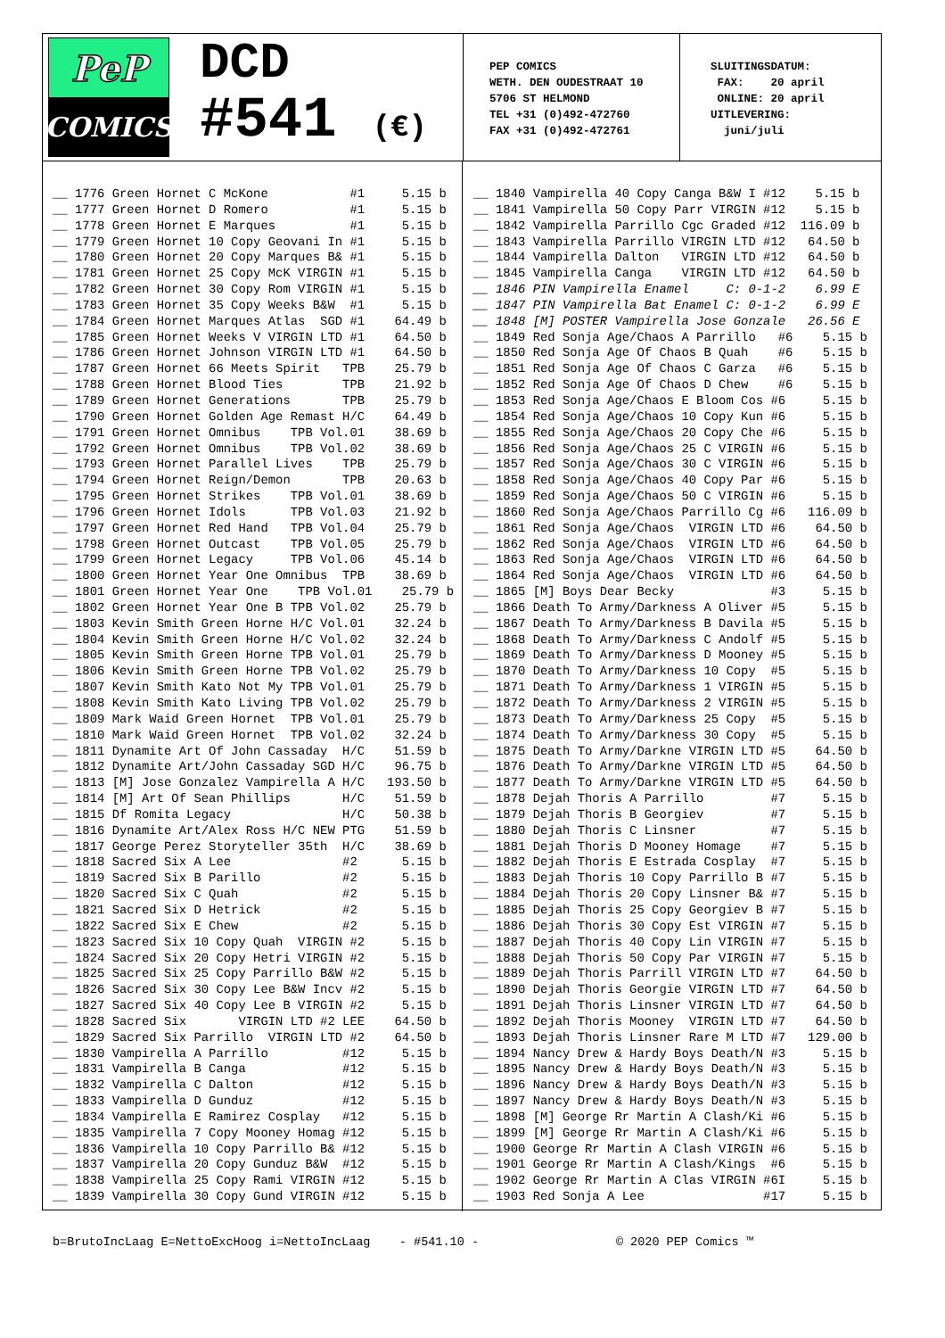PeP
COMICS
DCD
#541 (€)
PEP COMICS WETH. DEN OUDESTRAAT 10 5706 ST HELMOND TEL +31 (0)492-472760 FAX +31 (0)492-472761
SLUITINGSDATUM: FAX: 20 april ONLINE: 20 april UITLEVERING: juni/juli
__ 1776 Green Hornet C McKone #1 5.15 b __ 1777 Green Hornet D Romero #1 5.15 b __ 1778 Green Hornet E Marques #1 5.15 b __ 1779 Green Hornet 10 Copy Geovani In #1 5.15 b __ 1780 Green Hornet 20 Copy Marques B& #1 5.15 b __ 1781 Green Hornet 25 Copy McK VIRGIN #1 5.15 b __ 1782 Green Hornet 30 Copy Rom VIRGIN #1 5.15 b __ 1783 Green Hornet 35 Copy Weeks B&W #1 5.15 b __ 1784 Green Hornet Marques Atlas SGD #1 64.49 b __ 1785 Green Hornet Weeks V VIRGIN LTD #1 64.50 b __ 1786 Green Hornet Johnson VIRGIN LTD #1 64.50 b __ 1787 Green Hornet 66 Meets Spirit TPB 25.79 b __ 1788 Green Hornet Blood Ties TPB 21.92 b __ 1789 Green Hornet Generations TPB 25.79 b __ 1790 Green Hornet Golden Age Remast H/C 64.49 b __ 1791 Green Hornet Omnibus TPB Vol.01 38.69 b __ 1792 Green Hornet Omnibus TPB Vol.02 38.69 b __ 1793 Green Hornet Parallel Lives TPB 25.79 b __ 1794 Green Hornet Reign/Demon TPB 20.63 b __ 1795 Green Hornet Strikes TPB Vol.01 38.69 b __ 1796 Green Hornet Idols TPB Vol.03 21.92 b __ 1797 Green Hornet Red Hand TPB Vol.04 25.79 b __ 1798 Green Hornet Outcast TPB Vol.05 25.79 b __ 1799 Green Hornet Legacy TPB Vol.06 45.14 b __ 1800 Green Hornet Year One Omnibus TPB 38.69 b __ 1801 Green Hornet Year One TPB Vol.01 25.79 b __ 1802 Green Hornet Year One B TPB Vol.02 25.79 b __ 1803 Kevin Smith Green Horne H/C Vol.01 32.24 b __ 1804 Kevin Smith Green Horne H/C Vol.02 32.24 b __ 1805 Kevin Smith Green Horne TPB Vol.01 25.79 b __ 1806 Kevin Smith Green Horne TPB Vol.02 25.79 b __ 1807 Kevin Smith Kato Not My TPB Vol.01 25.79 b __ 1808 Kevin Smith Kato Living TPB Vol.02 25.79 b __ 1809 Mark Waid Green Hornet TPB Vol.01 25.79 b __ 1810 Mark Waid Green Hornet TPB Vol.02 32.24 b __ 1811 Dynamite Art Of John Cassaday H/C 51.59 b __ 1812 Dynamite Art/John Cassaday SGD H/C 96.75 b __ 1813 [M] Jose Gonzalez Vampirella A H/C 193.50 b __ 1814 [M] Art Of Sean Phillips H/C 51.59 b __ 1815 Df Romita Legacy H/C 50.38 b __ 1816 Dynamite Art/Alex Ross H/C NEW PTG 51.59 b __ 1817 George Perez Storyteller 35th H/C 38.69 b __ 1818 Sacred Six A Lee #2 5.15 b __ 1819 Sacred Six B Parillo #2 5.15 b __ 1820 Sacred Six C Quah #2 5.15 b __ 1821 Sacred Six D Hetrick #2 5.15 b __ 1822 Sacred Six E Chew #2 5.15 b __ 1823 Sacred Six 10 Copy Quah VIRGIN #2 5.15 b __ 1824 Sacred Six 20 Copy Hetri VIRGIN #2 5.15 b __ 1825 Sacred Six 25 Copy Parrillo B&W #2 5.15 b __ 1826 Sacred Six 30 Copy Lee B&W Incv #2 5.15 b __ 1827 Sacred Six 40 Copy Lee B VIRGIN #2 5.15 b __ 1828 Sacred Six VIRGIN LTD #2 LEE 64.50 b __ 1829 Sacred Six Parrillo VIRGIN LTD #2 64.50 b __ 1830 Vampirella A Parrillo #12 5.15 b __ 1831 Vampirella B Canga #12 5.15 b __ 1832 Vampirella C Dalton #12 5.15 b __ 1833 Vampirella D Gunduz #12 5.15 b __ 1834 Vampirella E Ramirez Cosplay #12 5.15 b __ 1835 Vampirella 7 Copy Mooney Homag #12 5.15 b __ 1836 Vampirella 10 Copy Parrillo B& #12 5.15 b __ 1837 Vampirella 20 Copy Gunduz B&W #12 5.15 b __ 1838 Vampirella 25 Copy Rami VIRGIN #12 5.15 b __ 1839 Vampirella 30 Copy Gund VIRGIN #12 5.15 b
__ 1840 Vampirella 40 Copy Canga B&W I #12 5.15 b __ 1841 Vampirella 50 Copy Parr VIRGIN #12 5.15 b __ 1842 Vampirella Parrillo Cgc Graded #12 116.09 b __ 1843 Vampirella Parrillo VIRGIN LTD #12 64.50 b __ 1844 Vampirella Dalton VIRGIN LTD #12 64.50 b __ 1845 Vampirella Canga VIRGIN LTD #12 64.50 b __ 1846 PIN Vampirella Enamel C: 0-1-2 6.99 E __ 1847 PIN Vampirella Bat Enamel C: 0-1-2 6.99 E __ 1848 [M] POSTER Vampirella Jose Gonzale 26.56 E __ 1849 Red Sonja Age/Chaos A Parrillo #6 5.15 b __ 1850 Red Sonja Age Of Chaos B Quah #6 5.15 b __ 1851 Red Sonja Age Of Chaos C Garza #6 5.15 b __ 1852 Red Sonja Age Of Chaos D Chew #6 5.15 b __ 1853 Red Sonja Age/Chaos E Bloom Cos #6 5.15 b __ 1854 Red Sonja Age/Chaos 10 Copy Kun #6 5.15 b __ 1855 Red Sonja Age/Chaos 20 Copy Che #6 5.15 b __ 1856 Red Sonja Age/Chaos 25 C VIRGIN #6 5.15 b __ 1857 Red Sonja Age/Chaos 30 C VIRGIN #6 5.15 b __ 1858 Red Sonja Age/Chaos 40 Copy Par #6 5.15 b __ 1859 Red Sonja Age/Chaos 50 C VIRGIN #6 5.15 b __ 1860 Red Sonja Age/Chaos Parrillo Cg #6 116.09 b __ 1861 Red Sonja Age/Chaos VIRGIN LTD #6 64.50 b __ 1862 Red Sonja Age/Chaos VIRGIN LTD #6 64.50 b __ 1863 Red Sonja Age/Chaos VIRGIN LTD #6 64.50 b __ 1864 Red Sonja Age/Chaos VIRGIN LTD #6 64.50 b __ 1865 [M] Boys Dear Becky #3 5.15 b __ 1866 Death To Army/Darkness A Oliver #5 5.15 b __ 1867 Death To Army/Darkness B Davila #5 5.15 b __ 1868 Death To Army/Darkness C Andolf #5 5.15 b __ 1869 Death To Army/Darkness D Mooney #5 5.15 b __ 1870 Death To Army/Darkness 10 Copy #5 5.15 b __ 1871 Death To Army/Darkness 1 VIRGIN #5 5.15 b __ 1872 Death To Army/Darkness 2 VIRGIN #5 5.15 b __ 1873 Death To Army/Darkness 25 Copy #5 5.15 b __ 1874 Death To Army/Darkness 30 Copy #5 5.15 b __ 1875 Death To Army/Darkne VIRGIN LTD #5 64.50 b __ 1876 Death To Army/Darkne VIRGIN LTD #5 64.50 b __ 1877 Death To Army/Darkne VIRGIN LTD #5 64.50 b __ 1878 Dejah Thoris A Parrillo #7 5.15 b __ 1879 Dejah Thoris B Georgiev #7 5.15 b __ 1880 Dejah Thoris C Linsner #7 5.15 b __ 1881 Dejah Thoris D Mooney Homage #7 5.15 b __ 1882 Dejah Thoris E Estrada Cosplay #7 5.15 b __ 1883 Dejah Thoris 10 Copy Parrillo B #7 5.15 b __ 1884 Dejah Thoris 20 Copy Linsner B& #7 5.15 b __ 1885 Dejah Thoris 25 Copy Georgiev B #7 5.15 b __ 1886 Dejah Thoris 30 Copy Est VIRGIN #7 5.15 b __ 1887 Dejah Thoris 40 Copy Lin VIRGIN #7 5.15 b __ 1888 Dejah Thoris 50 Copy Par VIRGIN #7 5.15 b __ 1889 Dejah Thoris Parrill VIRGIN LTD #7 64.50 b __ 1890 Dejah Thoris Georgie VIRGIN LTD #7 64.50 b __ 1891 Dejah Thoris Linsner VIRGIN LTD #7 64.50 b __ 1892 Dejah Thoris Mooney VIRGIN LTD #7 64.50 b __ 1893 Dejah Thoris Linsner Rare M LTD #7 129.00 b __ 1894 Nancy Drew & Hardy Boys Death/N #3 5.15 b __ 1895 Nancy Drew & Hardy Boys Death/N #3 5.15 b __ 1896 Nancy Drew & Hardy Boys Death/N #3 5.15 b __ 1897 Nancy Drew & Hardy Boys Death/N #3 5.15 b __ 1898 [M] George Rr Martin A Clash/Ki #6 5.15 b __ 1899 [M] George Rr Martin A Clash/Ki #6 5.15 b __ 1900 George Rr Martin A Clash VIRGIN #6 5.15 b __ 1901 George Rr Martin A Clash/Kings #6 5.15 b __ 1902 George Rr Martin A Clas VIRGIN #6I 5.15 b __ 1903 Red Sonja A Lee #17 5.15 b
b=BrutoIncLaag E=NettoExcHoog i=NettoIncLaag - #541.10 - © 2020 PEP Comics ™